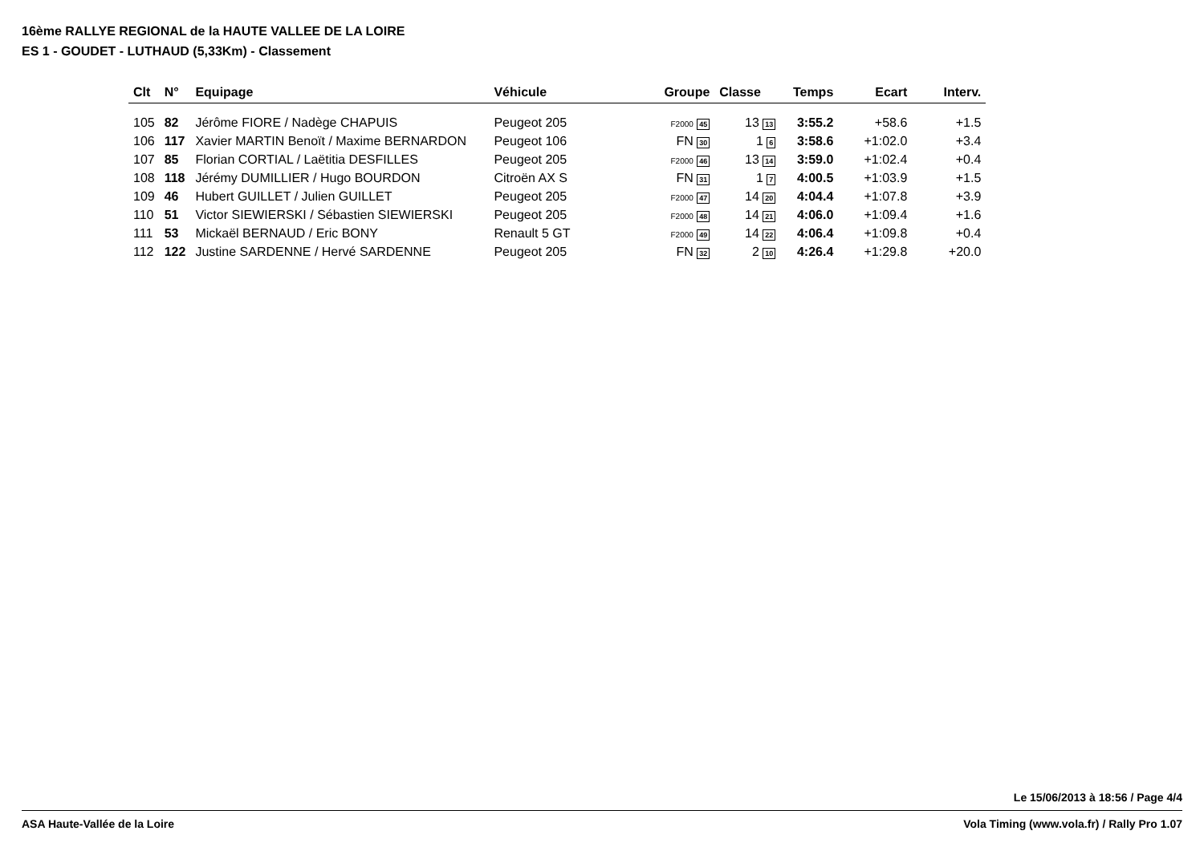16ème RALLYE REGIONAL de la HAUTE VALLEE DE LA LOIRE
ES 1 - GOUDET - LUTHAUD (5,33Km) - Classement
| Clt | N° | Equipage | Véhicule | Groupe | Classe | Temps | Ecart | Interv. |
| --- | --- | --- | --- | --- | --- | --- | --- | --- |
| 105 | 82 | Jérôme FIORE / Nadège CHAPUIS | Peugeot 205 | F2000 45 | 13 13 | 3:55.2 | +58.6 | +1.5 |
| 106 | 117 | Xavier MARTIN Benoït / Maxime BERNARDON | Peugeot 106 | FN 30 | 1 6 | 3:58.6 | +1:02.0 | +3.4 |
| 107 | 85 | Florian CORTIAL / Laëtitia DESFILLES | Peugeot 205 | F2000 46 | 13 14 | 3:59.0 | +1:02.4 | +0.4 |
| 108 | 118 | Jérémy DUMILLIER / Hugo BOURDON | Citroën AX S | FN 31 | 1 7 | 4:00.5 | +1:03.9 | +1.5 |
| 109 | 46 | Hubert GUILLET / Julien GUILLET | Peugeot 205 | F2000 47 | 14 20 | 4:04.4 | +1:07.8 | +3.9 |
| 110 | 51 | Victor SIEWIERSKI / Sébastien SIEWIERSKI | Peugeot 205 | F2000 48 | 14 21 | 4:06.0 | +1:09.4 | +1.6 |
| 111 | 53 | Mickaël BERNAUD / Eric BONY | Renault 5 GT | F2000 49 | 14 22 | 4:06.4 | +1:09.8 | +0.4 |
| 112 | 122 | Justine SARDENNE / Hervé SARDENNE | Peugeot 205 | FN 32 | 2 10 | 4:26.4 | +1:29.8 | +20.0 |
Le 15/06/2013 à 18:56 / Page 4/4
ASA Haute-Vallée de la Loire Vola Timing (www.vola.fr) / Rally Pro 1.07